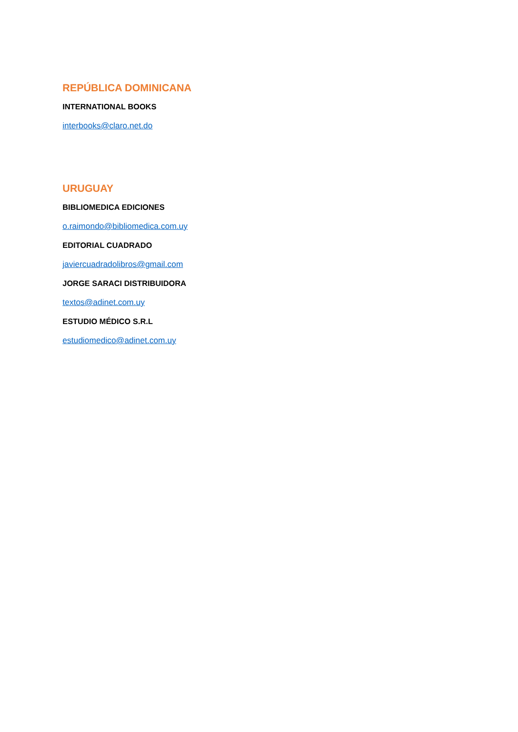REPÚBLICA DOMINICANA
INTERNATIONAL BOOKS
interbooks@claro.net.do
URUGUAY
BIBLIOMEDICA EDICIONES
o.raimondo@bibliomedica.com.uy
EDITORIAL CUADRADO
javiercuadradolibros@gmail.com
JORGE SARACI DISTRIBUIDORA
textos@adinet.com.uy
ESTUDIO MÉDICO S.R.L
estudiomedico@adinet.com.uy